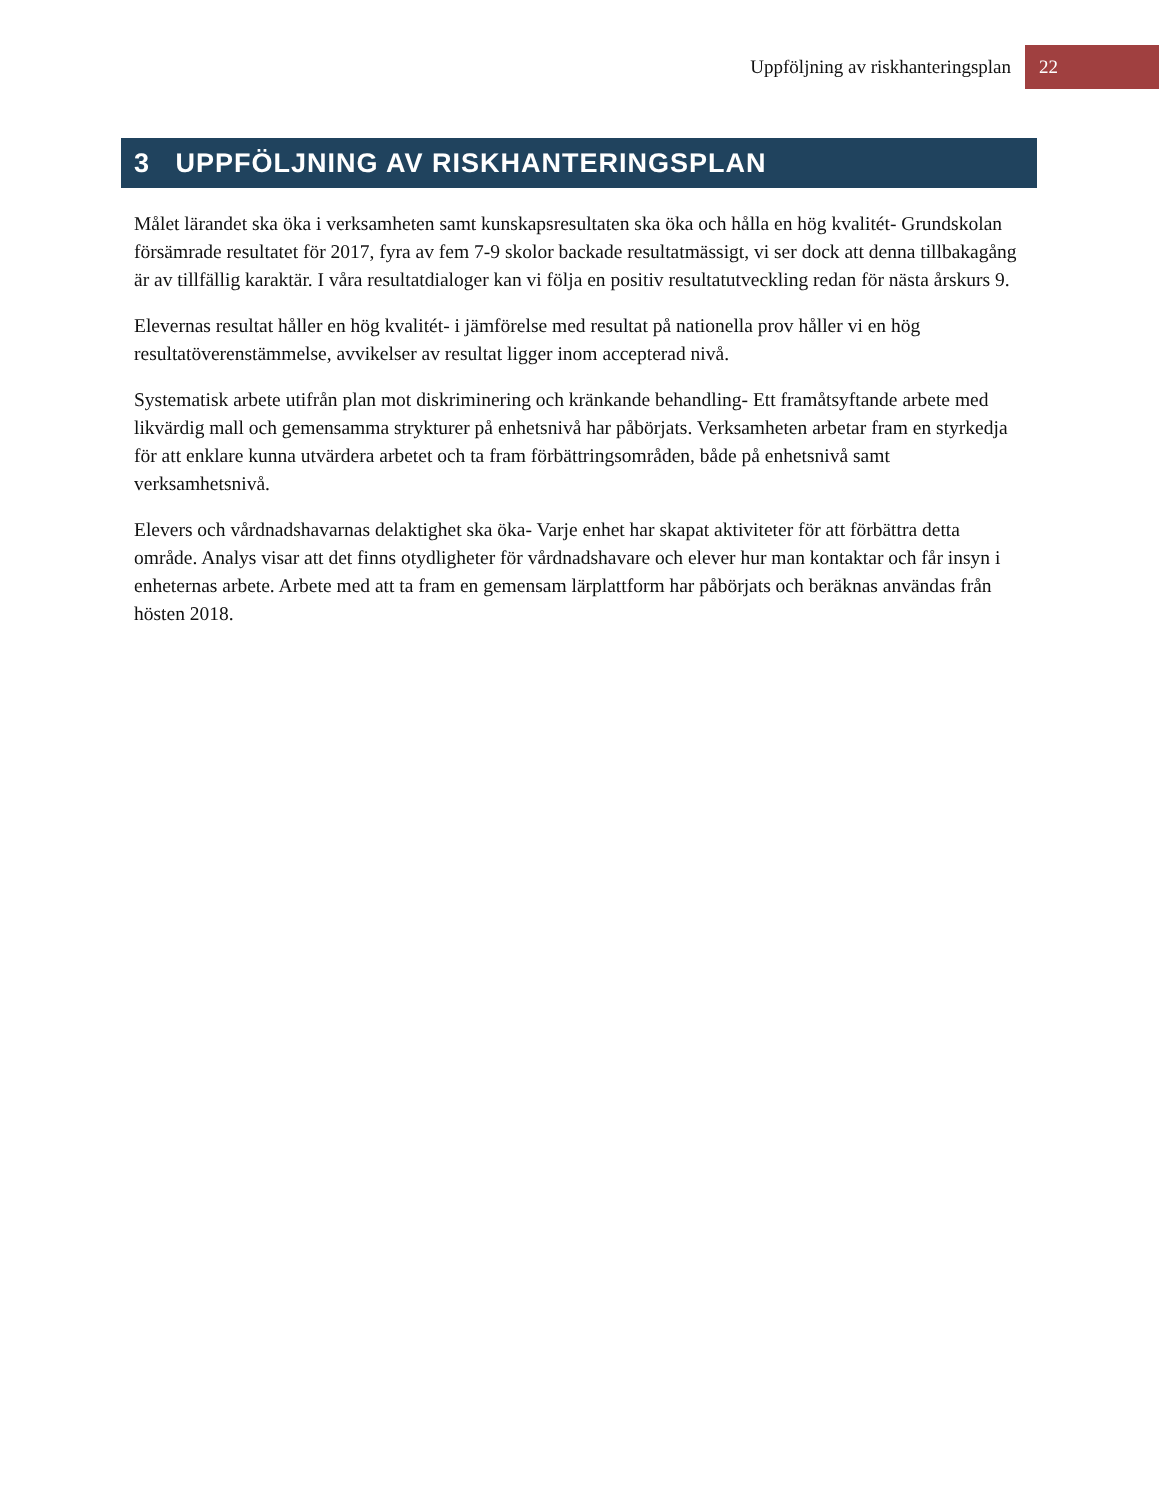Uppföljning av riskhanteringsplan 22
3 UPPFÖLJNING AV RISKHANTERINGSPLAN
Målet lärandet ska öka i verksamheten samt kunskapsresultaten ska öka och hålla en hög kvalitét- Grundskolan försämrade resultatet för 2017, fyra av fem 7-9 skolor backade resultatmässigt, vi ser dock att denna tillbakagång är av tillfällig karaktär. I våra resultatdialoger kan vi följa en positiv resultatutveckling redan för nästa årskurs 9.
Elevernas resultat håller en hög kvalitét- i jämförelse med resultat på nationella prov håller vi en hög resultatöverenstämmelse, avvikelser av resultat ligger inom accepterad nivå.
Systematisk arbete utifrån plan mot diskriminering och kränkande behandling- Ett framåtsyftande arbete med likvärdig mall och gemensamma strykturer på enhetsnivå har påbörjats. Verksamheten arbetar fram en styrkedja för att enklare kunna utvärdera arbetet och ta fram förbättringsområden, både på enhetsnivå samt verksamhetsnivå.
Elevers och vårdnadshavarnas delaktighet ska öka- Varje enhet har skapat aktiviteter för att förbättra detta område. Analys visar att det finns otydligheter för vårdnadshavare och elever hur man kontaktar och får insyn i enheternas arbete. Arbete med att ta fram en gemensam lärplattform har påbörjats och beräknas användas från hösten 2018.